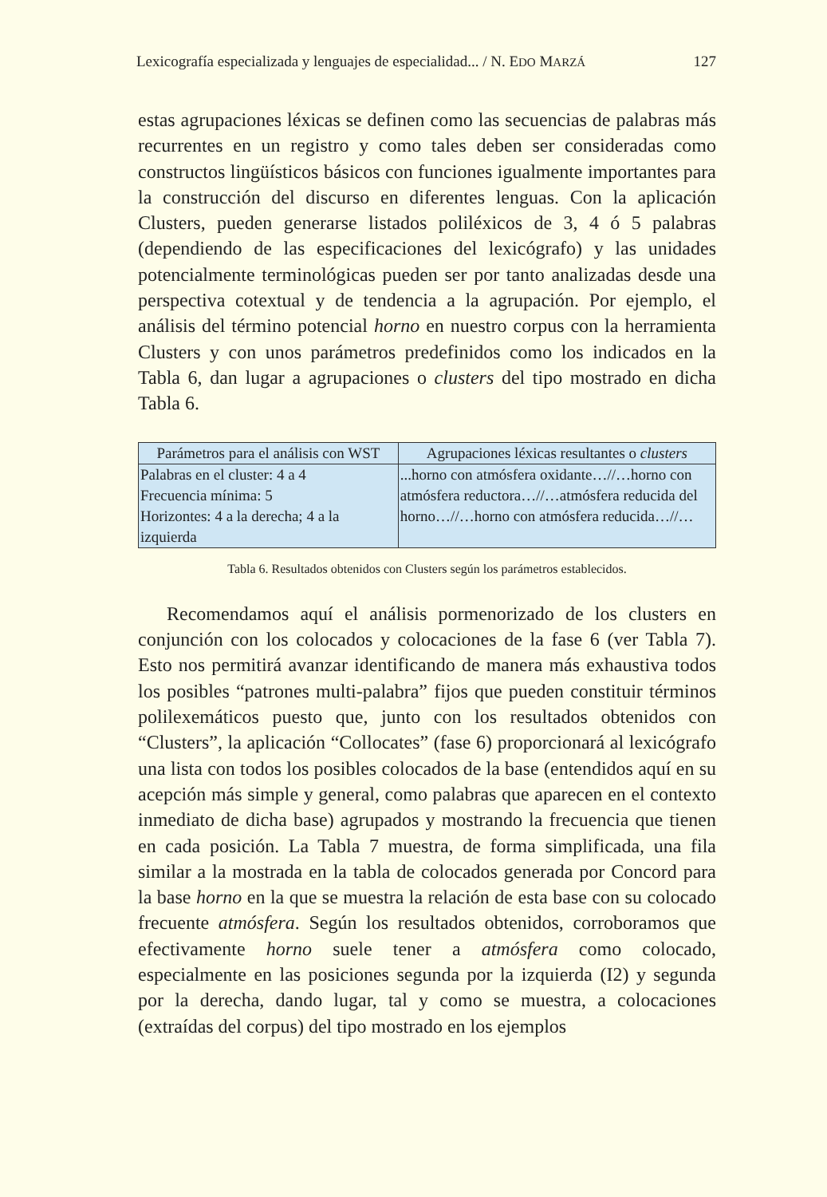Lexicografía especializada y lenguajes de especialidad... / N. EDO MARZÁ 127
estas agrupaciones léxicas se definen como las secuencias de palabras más recurrentes en un registro y como tales deben ser consideradas como constructos lingüísticos básicos con funciones igualmente importantes para la construcción del discurso en diferentes lenguas. Con la aplicación Clusters, pueden generarse listados poliléxicos de 3, 4 ó 5 palabras (dependiendo de las especificaciones del lexicógrafo) y las unidades potencialmente terminológicas pueden ser por tanto analizadas desde una perspectiva cotextual y de tendencia a la agrupación. Por ejemplo, el análisis del término potencial horno en nuestro corpus con la herramienta Clusters y con unos parámetros predefinidos como los indicados en la Tabla 6, dan lugar a agrupaciones o clusters del tipo mostrado en dicha Tabla 6.
| Parámetros para el análisis con WST | Agrupaciones léxicas resultantes o clusters |
| Palabras en el cluster: 4 a 4 Frecuencia mínima: 5 Horizontes: 4 a la derecha; 4 a la izquierda | ...horno con atmósfera oxidante…//…horno con atmósfera reductora…//…atmósfera reducida del horno…//…horno con atmósfera reducida…//… |
Tabla 6. Resultados obtenidos con Clusters según los parámetros establecidos.
Recomendamos aquí el análisis pormenorizado de los clusters en conjunción con los colocados y colocaciones de la fase 6 (ver Tabla 7). Esto nos permitirá avanzar identificando de manera más exhaustiva todos los posibles “patrones multi-palabra” fijos que pueden constituir términos polilexemáticos puesto que, junto con los resultados obtenidos con “Clusters”, la aplicación “Collocates” (fase 6) proporcionará al lexicógrafo una lista con todos los posibles colocados de la base (entendidos aquí en su acepción más simple y general, como palabras que aparecen en el contexto inmediato de dicha base) agrupados y mostrando la frecuencia que tienen en cada posición. La Tabla 7 muestra, de forma simplificada, una fila similar a la mostrada en la tabla de colocados generada por Concord para la base horno en la que se muestra la relación de esta base con su colocado frecuente atmósfera. Según los resultados obtenidos, corroboramos que efectivamente horno suele tener a atmósfera como colocado, especialmente en las posiciones segunda por la izquierda (I2) y segunda por la derecha, dando lugar, tal y como se muestra, a colocaciones (extraídas del corpus) del tipo mostrado en los ejemplos